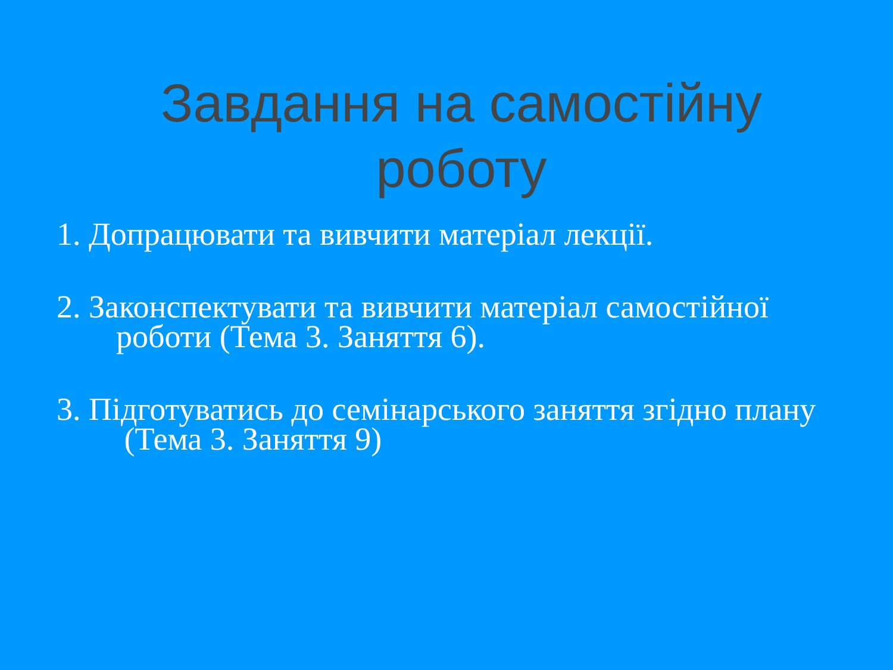Завдання на самостійну роботу
1. Допрацювати та вивчити матеріал лекції.
2. Законспектувати та вивчити матеріал самостійної роботи (Тема 3. Заняття 6).
3. Підготуватись до семінарського заняття згідно плану (Тема 3. Заняття 9)